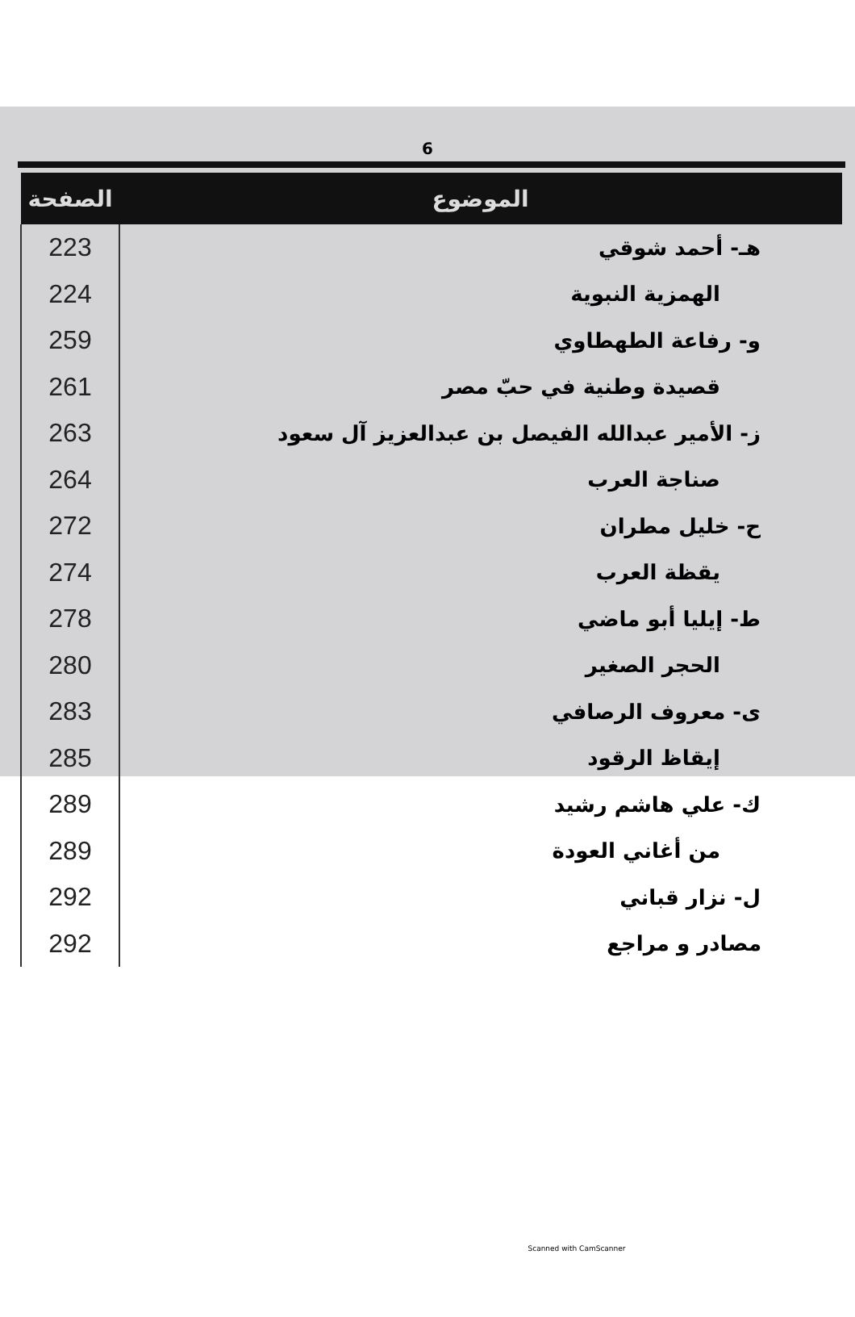6
| الصفحة | الموضوع |
| --- | --- |
| 223 | هـ- أحمد شوقي |
| 224 | الهمزية النبوية |
| 259 | و- رفاعة الطهطاوي |
| 261 | قصيدة وطنية في حبّ مصر |
| 263 | ز- الأمير عبدالله الفيصل بن عبدالعزيز آل سعود |
| 264 | صناجة العرب |
| 272 | ح- خليل مطران |
| 274 | يقظة العرب |
| 278 | ط- إيليا أبو ماضي |
| 280 | الحجر الصغير |
| 283 | ى- معروف الرصافي |
| 285 | إيقاظ الرقود |
| 289 | ك- علي هاشم رشيد |
| 289 | من أغاني العودة |
| 292 | ل- نزار قباني |
| 292 | مصادر و مراجع |
Scanned with CamScanner